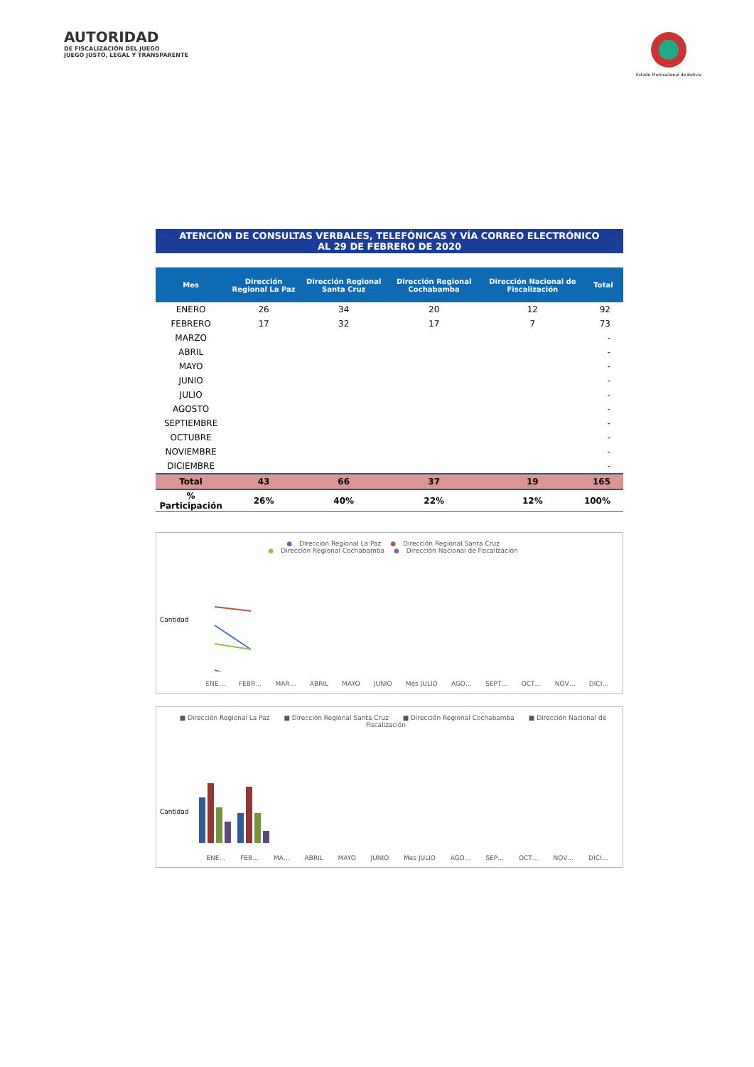AUTORIDAD
DE FISCALIZACIÓN DEL JUEGO
JUEGO JUSTO, LEGAL Y TRANSPARENTE
Estado Plurinacional de Bolivia
ATENCIÓN DE CONSULTAS VERBALES, TELEFÓNICAS Y VÍA CORREO ELECTRÓNICO
AL 29 DE FEBRERO DE 2020
| Mes | Dirección Regional La Paz | Dirección Regional Santa Cruz | Dirección Regional Cochabamba | Dirección Nacional de Fiscalización | Total |
| --- | --- | --- | --- | --- | --- |
| ENERO | 26 | 34 | 20 | 12 | 92 |
| FEBRERO | 17 | 32 | 17 | 7 | 73 |
| MARZO | | | | | - |
| ABRIL | | | | | - |
| MAYO | | | | | - |
| JUNIO | | | | | - |
| JULIO | | | | | - |
| AGOSTO | | | | | - |
| SEPTIEMBRE | | | | | - |
| OCTUBRE | | | | | - |
| NOVIEMBRE | | | | | - |
| DICIEMBRE | | | | | - |
| Total | 43 | 66 | 37 | 19 | 165 |
| % Participación | 26% | 40% | 22% | 12% | 100% |
● Dirección Regional La Paz ● Dirección Regional Santa Cruz
● Dirección Regional Cochabamba ● Dirección Nacional de Fiscalización
Cantidad
ENE… FEBR… MAR… ABRIL MAYO JUNIO Mes JULIO AGO… SEPT… OCT… NOV… DICI…
■ Dirección Regional La Paz ■ Dirección Regional Santa Cruz ■ Dirección Regional Cochabamba ■ Dirección Nacional de Fiscalización
Cantidad
ENE… FEB… MA… ABRIL MAYO JUNIO Mes JULIO AGO… SEP… OCT… NOV… DICI…